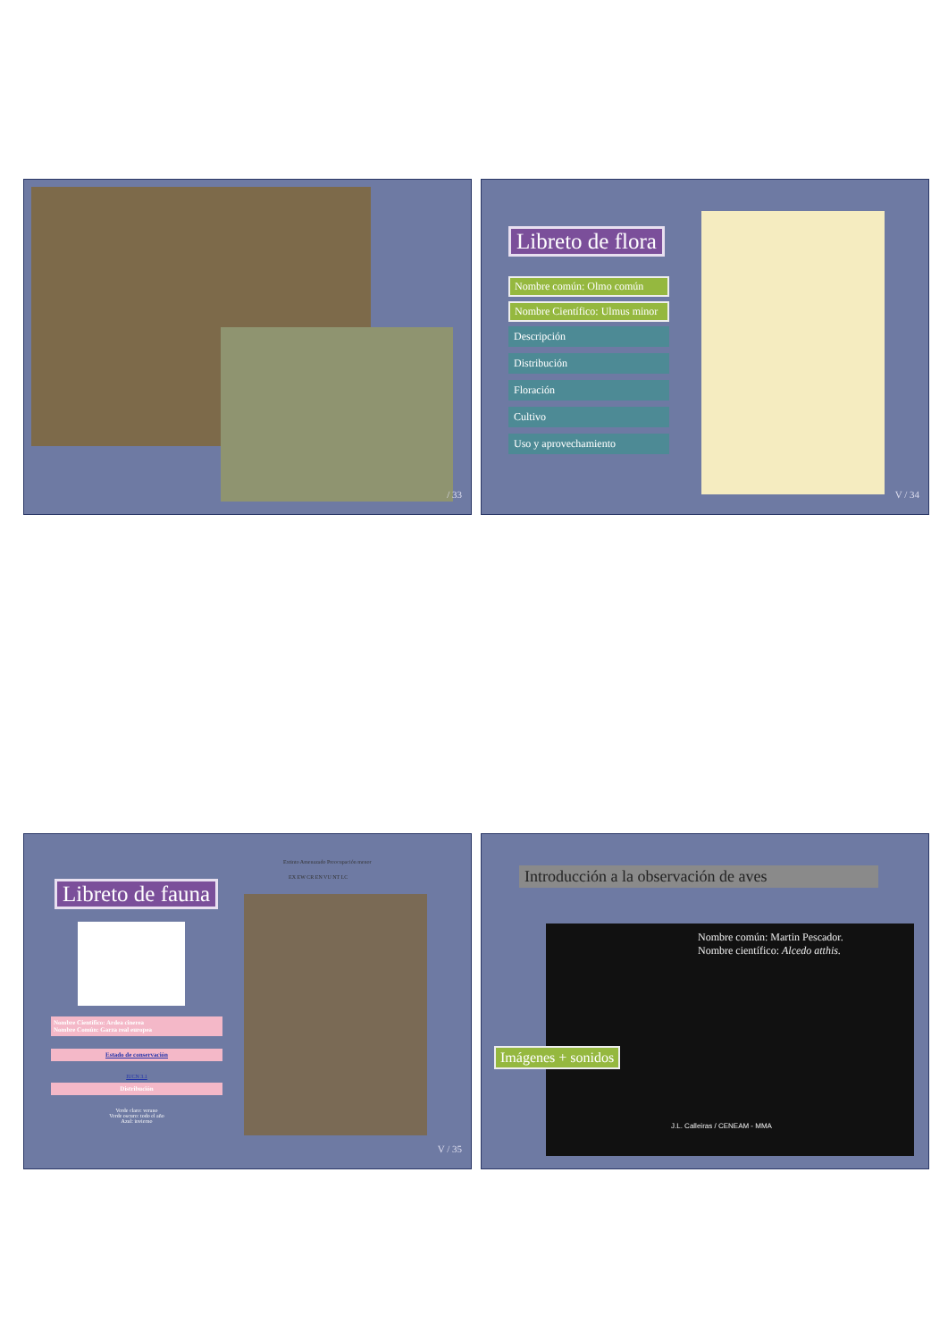/ 33
Libreto de flora
Nombre común: Olmo común
Nombre Científico: Ulmus minor
Descripción
Distribución
Floración
Cultivo
Uso y aprovechamiento
V / 34
Libreto de fauna
Nombre Científico: Ardea cinerea
Nombre Común: Garza real europea
Estado de conservación
IUCN 3.1
Distribución
Verde claro: verano
Verde oscuro: todo el año
Azul: invierno
Extinto Amenazado Preocupación menor
EX EW CR EN VU NT LC
V / 35
Introducción a la observación de aves
Nombre común: Martin Pescador.
Nombre científico: Alcedo atthis.
J.L. Calleiras / CENEAM - MMA
Imágenes + sonidos